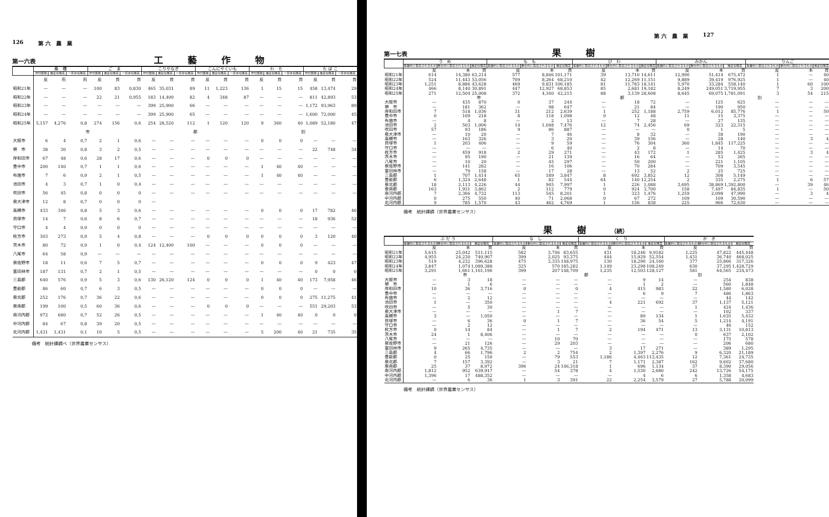126 第 六　農　業
第一六表 工藝作物
| | 桑 種 | | | ご ま | | | こりやなぎ | | | こんにやくいも | | | わ た | | | た ば こ | | |
| --- | --- | --- | --- | --- | --- | --- | --- | --- | --- | --- | --- | --- | --- | --- | --- | --- | --- | --- |
| | 作付面積 | 推定収穫高 | 一反歩収穫高 | 作付面積 | 推定収穫高 | 一反歩収穫高 | 作付面積 | 推定収穫高 | 一反歩収穫高 | 作付面積 | 推定収穫高 | 一反歩収穫高 | 作付面積 | 推定収穫高 | 一反歩収穫高 | 作付面積 | 推定収穫高 | 一反歩収穫高 |
| | 反 | 石 | 石 | 反 | 貫 | 貫 | 反 | 貫 | 貫 | 反 | 貫 | 貫 | 反 | 貫 | 貫 | 反 | 貫 | 貫 |
| 昭和21年 | — | — | — | 100 | 83 | 0,830 | 465 | 35,031 | 89 | 11 | 1,223 | 136 | 1 | 15 | 15 | 458 | 13,474 | 29 |
| 昭和22年 | — | — | — | 22 | 21 | 0,955 | 183 | 14,400 | 82 | 4 | 348 | 87 | — | — | — | 811 | 42,893 | 53 |
| 昭和23年 | — | — | — | — | — | — | 399 | 25,900 | 66 | — | — | — | — | — | — | 1,172 | 93,963 | 89 |
| 昭和24年 | — | — | — | — | — | — | 399 | 25,900 | 65 | — | — | — | — | — | — | 1,600 | 72,000 | 45 |
| 昭和25年 | 5,157 | 4,276 | 0,8 | 274 | 156 | 0,6 | 254 | 28,520 | 112 | 1 | 120 | 120 | 9 | 360 | 40 | 1,089 | 52,180 | 47 |
| | 市 | | | | | | 郡 | | | | | | 別 | | | | | |
| 大阪市 | 6 | 4 | 0,7 | 2 | 1 | 0,6 | — | — | — | — | — | — | 0 | 0 | 0 | — | — | — |
| 堺 市 | 38 | 30 | 0,8 | 3 | 2 | 0,5 | — | — | — | — | — | — | — | — | — | 22 | 748 | 34 |
| 岸和田市 | 67 | 48 | 0,6 | 28 | 17 | 0,6 | — | — | — | 0 | 0 | 0 | — | — | — | — | — | — |
| 豊中市 | 200 | 140 | 0,7 | 1 | 1 | 0,6 | — | — | — | — | — | — | 1 | 40 | 40 | — | — | — |
| 布施市 | 7 | 6 | 0,9 | 2 | 1 | 0,5 | — | — | — | — | — | — | 1 | 40 | 40 | — | — | — |
| 池田市 | 4 | 3 | 0,7 | 1 | 0 | 0,4 | — | — | — | — | — | — | — | — | — | — | — | — |
| 吹田市 | 56 | 45 | 0,8 | 0 | 0 | 0 | — | — | — | — | — | — | — | — | — | — | — | — |
| 泉大津市 | 12 | 8 | 0,7 | 0 | 0 | 0 | — | | | | | | | | | | | |
| 高槻市 | 433 | 346 | 0,8 | 5 | 3 | 0,6 | — | — | — | — | — | — | 0 | 0 | 0 | 17 | 782 | 46 |
| 貝塚市 | 14 | 7 | 0,6 | 8 | 6 | 0,7 | — | — | — | — | — | — | — | — | — | 18 | 936 | 52 |
| 守口市 | 4 | 4 | 0,9 | 0 | 0 | 0 | — | — | — | — | — | — | — | — | — | — | — | — |
| 枚方市 | 303 | 273 | 0,9 | 5 | 4 | 0,8 | — | — | — | 0 | 0 | 0 | 0 | 0 | 0 | 3 | 120 | 40 |
| 茨木市 | 80 | 72 | 0,9 | 1 | 0 | 0,4 | 124 | 12,400 | 100 | — | — | — | 0 | 0 | 0 | — | — | — |
| 八尾市 | 64 | 58 | 0,9 | — | — | — | — | — | — | — | — | — | — | — | — | — | — | — |
| 泉佐野市 | 18 | 11 | 0,6 | 7 | 5 | 0,7 | — | — | — | — | — | — | 0 | 0 | 0 | 9 | 423 | 47 |
| 富田林市 | 187 | 131 | 0,7 | 2 | 1 | 0,5 | — | — | — | — | — | — | — | — | — | 0 | 0 | 0 |
| 三島郡 | 640 | 576 | 0,9 | 5 | 3 | 0,6 | 130 | 26,120 | 124 | 0 | 0 | 0 | 1 | 40 | 40 | 173 | 7,958 | 46 |
| 豊能郡 | 86 | 60 | 0,7 | 6 | 3 | 0,5 | — | — | — | — | — | — | 0 | 0 | 0 | — | — | — |
| 泉北郡 | 252 | 176 | 0,7 | 36 | 22 | 0,6 | — | — | — | — | — | — | 0 | 0 | 0 | 275 | 11,275 | 41 |
| 泉南郡 | 199 | 100 | 0,5 | 60 | 36 | 0,6 | — | — | — | 0 | 0 | 0 | — | — | — | 551 | 29,203 | 53 |
| 南河内郡 | 972 | 680 | 0,7 | 52 | 26 | 0,5 | — | — | — | — | — | — | 1 | 40 | 40 | 0 | 0 | 0 |
| 中河内郡 | 84 | 67 | 0,8 | 39 | 20 | 0,5 | — | — | — | — | — | — | — | — | — | — | — | — |
| 北河内郡 | 1,431 | 1,431 | 0,1 | 10 | 5 | 0,5 | — | — | — | — | — | — | 5 | 200 | 40 | 21 | 735 | 35 |
備考　統計課調べ（世界農業センサス）
第 六　農　業 127
第一七表 果樹
| | う め | | | も も | | | び わ | | | みかん | | | りんご | | |
| --- | --- | --- | --- | --- | --- | --- | --- | --- | --- | --- | --- | --- | --- | --- | --- |
| | 集團的に栽培されるもの | 散在的に栽培されるもの | 推定収穫高 | 集團的に栽培されるもの | 散在的に栽培されるもの | 推定収穫高 | 集團的に栽培されるもの | 散在的に栽培されるもの | 推定収穫高 | 集團的に栽培されるもの | 散在的に栽培されるもの | 推定収穫高 | 集團的に栽培されるもの | 散在的に栽培されるもの | 推定収穫高 |
| | 反 | 本 | 貫 | 反 | 本 | 貫 | 反 | 本 | 貫 | 反 | 本 | 貫 | 反 | 本 | 貫 |
| 昭和21年 | 614 | 14,380 | 63,214 | 577 | 8,846 | 101,171 | 39 | 13,710 | 14,611 | 12,990 | 51,414 | 675,472 | 1 | — | 40 |
| 昭和22年 | 524 | 11,443 | 53,056 | 709 | 8,264 | 68,210 | 42 | 12,269 | 11,151 | 9,889 | 39,419 | 976,925 | 1 | — | 40 |
| 昭和23年 | 1,251 | 8,886 | 43,628 | 469 | 9,831 | 106,185 | 81 | 11,783 | 18,141 | 5,970 | 33,284 | 558,140 | 1 | 60 | 100 |
| 昭和24年 | 466 | 8,140 | 30,891 | 447 | 12,927 | 68,853 | 85 | 2,681 | 19,182 | 8,249 | 249,051 | 3,719,955 | 7 | 3 | 200 |
| 昭和25年 | 271 | 12,504 | 25,008 | 372 | 4,160 | 42,215 | 88 | 3,139 | 28,608 | 8,645 | 69,075 | 1,781,091 | 3 | 54 | 215 |
| | 市 | | | | | 郡 | | | | | 別 | | | | |
| 大阪市 | — | 435 | 870 | 0 | 37 | 244 | — | 18 | 72 | — | 125 | 625 | — | — | — |
| 堺 市 | — | 181 | 362 | — | 98 | 647 | — | 21 | 84 | — | 190 | 950 | — | — | — |
| 岸和田市 | 7 | 518 | 1,036 | 31 | 212 | 2,639 | 1 | 252 | 1,188 | 2,759 | 6,012 | 85,776 | 1 | — | 50 |
| 豊中市 | 0 | 109 | 218 | 8 | 118 | 1,098 | 0 | 12 | 48 | 11 | 15 | 3,375 | — | — | — |
| 布施市 | — | 4 | 8 | — | 2 | 13 | — | 7 | 28 | — | 27 | 135 | — | — | — |
| 池田市 | 2 | 503 | 1,006 | 14 | 1,048 | 7,476 | 12 | 74 | 2,456 | 69 | 323 | 22,315 | — | — | — |
| 吹田市 | 57 | 93 | 186 | 9 | 86 | 887 | — | — | — | 0 | 1 | 5 | — | — | — |
| 泉大津市 | — | 10 | 20 | — | 7 | 46 | — | 8 | 32 | — | 38 | 190 | — | — | — |
| 高槻市 | — | 163 | 326 | — | 3 | 20 | — | 39 | 156 | — | 28 | 140 | — | 3 | 4 |
| 貝塚市 | 1 | 203 | 406 | — | 9 | 59 | — | 76 | 304 | 360 | 1,845 | 117,225 | — | — | — |
| 守口市 | — | — | — | — | 6 | 40 | — | 2 | 8 | — | 14 | 70 | — | — | — |
| 枚方市 | — | 459 | 918 | 2 | 29 | 271 | — | 43 | 172 | 1 | 285 | 1,425 | — | 3 | 4 |
| 茨木市 | — | 95 | 190 | — | 21 | 139 | — | 16 | 64 | — | 53 | 265 | — | — | — |
| 八尾市 | — | 10 | 20 | — | 45 | 297 | — | 50 | 200 | — | 221 | 1,105 | — | — | — |
| 泉佐野市 | — | 141 | 282 | — | 16 | 106 | — | 70 | 284 | — | 709 | 3,545 | — | — | — |
| 富田林市 | — | 79 | 158 | — | 17 | 28 | — | 13 | 52 | 2 | 25 | 725 | — | — | — |
| 三島郡 | 1 | 707 | 1,414 | 65 | 189 | 3,847 | 8 | 692 | 3,852 | 12 | 308 | 5,149 | — | — | — |
| 豊能郡 | 6 | 1,324 | 2,648 | 1 | 82 | 544 | 64 | 140 | 12,254 | 2 | 335 | 2,275 | 1 | 6 | 57 |
| 泉北郡 | 18 | 2,113 | 4,226 | 44 | 945 | 7,997 | 1 | 226 | 1,088 | 3,695 | 38,869 | 1,392,800 | — | 39 | 46 |
| 泉南郡 | 163 | 1,931 | 3,862 | 2 | 112 | 779 | 0 | 924 | 3,700 | 158 | 7,497 | 84,835 | 1 | — | 50 |
| 南河内郡 | 7 | 2,366 | 4,732 | 113 | 545 | 8,201 | 1 | 323 | 1,476 | 1,259 | 2,098 | 47,990 | — | 3 | 4 |
| 中河内郡 | 0 | 275 | 550 | 40 | 71 | 2,068 | 0 | 67 | 272 | 109 | 109 | 30,590 | — | — | — |
| 北河内郡 | 9 | 785 | 1,570 | 43 | 462 | 4,769 | 1 | 156 | 838 | 225 | 966 | 72,630 | — | — | — |
備考　統計課調（世界農業センサス）
果樹（続）
| | ぶ だ う | | | な し | | | く り | | | か き | | |
| --- | --- | --- | --- | --- | --- | --- | --- | --- | --- | --- | --- | --- |
| | 集團的に栽培されるもの | 散在的に栽培されるもの | 推定収穫高 | 集團的に栽培されるもの | 散在的に栽培されるもの | 推定収穫高 | 集團的に栽培されるもの | 散在的に栽培されるもの | 推定収穫高 | 集團的に栽培されるもの | 散在的に栽培されるもの | 推定収穫高 |
| | 反 | 本 | 貫 | 反 | 本 | 貫 | 反 | 本 | 貫 | 反 | 本 | 貫 |
| 昭和21年 | 5,615 | 25,042 | 511,115 | 582 | 3,746 | 83,655 | 431 | 18,246 | 9,9182 | 1,225 | 47,822 | 445,448 |
| 昭和22年 | 4,955 | 24,230 | 740,907 | 399 | 2,025 | 93,375 | 444 | 15,929 | 52,554 | 1,431 | 36,740 | 468,025 |
| 昭和23年 | 519 | 4,232 | 396,628 | 475 | 3,335 | 148,975 | 130 | 18,290 | 24,160 | 377 | 25,866 | 317,326 |
| 昭和24年 | 3,847 | 1,074 | 1,089,388 | 325 | 570 | 185,282 | 1,149 | 23,298 | 108,249 | 630 | 37,295 | 1,428,729 |
| 昭和25年 | 3,291 | 1,661 | 1,161,196 | 399 | 207 | 148,709 | 1,235 | 12,503 | 128,127 | 581 | 64,565 | 234,473 |
| | 市 | | | | 郡 | | | | 別 | | | |
| 大阪市 | — | 3 | 18 | — | — | — | — | 9 | 14 | — | 254 | 838 |
| 堺 市 | — | 1 | 6 | — | — | — | — | 1 | 2 | — | 560 | 1,848 |
| 岸和田市 | 10 | 36 | 3,716 | 0 | — | 0 | 4 | 415 | 983 | 22 | 1,580 | 6,028 |
| 豊中市 | — | — | — | — | — | — | — | 6 | 9 | 7 | 486 | 1,863 |
| 布施市 | — | 2 | 12 | — | — | — | — | — | — | — | 44 | 142 |
| 池田市 | 1 | — | 350 | — | — | — | 4 | 221 | 692 | 37 | 1,137 | 5,121 |
| 吹田市 | — | 5 | 30 | — | — | — | — | — | — | 1 | 424 | 1,436 |
| 泉大津市 | — | — | — | — | 1 | 7 | — | — | — | — | 102 | 337 |
| 高槻市 | 3 | — | 1,050 | — | — | — | — | 89 | 134 | 1 | 1,635 | 5,432 |
| 貝塚市 | — | 6 | 36 | 0 | 1 | 7 | — | 36 | 54 | 5 | 1,214 | 4,191 |
| 守口市 | — | 2 | 12 | — | — | — | — | — | — | — | 46 | 152 |
| 枚方市 | 0 | 14 | 84 | — | 1 | 7 | 2 | 194 | 471 | 13 | 3,131 | 10,813 |
| 茨木市 | 24 | 1 | 8,406 | — | — | — | — | — | — | 0 | 637 | 2,102 |
| 八尾市 | — | — | — | — | 10 | 70 | — | — | — | — | 175 | 578 |
| 泉佐野市 | — | 21 | 126 | — | 29 | 203 | — | — | — | — | 206 | 680 |
| 富田林市 | 9 | 265 | 4,735 | — | — | — | 3 | 17 | 271 | — | 389 | 1,295 |
| 三島郡 | 4 | 66 | 1,796 | 2 | 2 | 754 | 2 | 1,397 | 2,276 | 9 | 6,320 | 21,189 |
| 豊能郡 | 0 | 25 | 150 | — | 79 | 553 | 1,186 | 4,463 | 113,435 | 12 | 7,361 | 24,735 |
| 泉北郡 | 7 | 157 | 3,392 | — | 3 | 21 | 7 | 1,171 | 2,387 | 162 | 9,602 | 37,680 |
| 泉南郡 | 25 | 37 | 8,972 | 396 | 24 | 146,318 | 1 | 696 | 1,134 | 37 | 8,390 | 29,056 |
| 南河内郡 | 1,812 | 952 | 639,917 | — | 54 | 378 | 4 | 1,530 | 2,680 | 242 | 13,726 | 54,175 |
| 中河内郡 | 1,396 | 17 | 488,352 | — | — | — | — | 4 | 6 | 6 | 1,358 | 4,683 |
| 北河内郡 | — | 6 | 36 | 1 | 3 | 391 | 22 | 2,254 | 3,579 | 27 | 5,788 | 20,099 |
備考　統計課調（世界農業センサス）